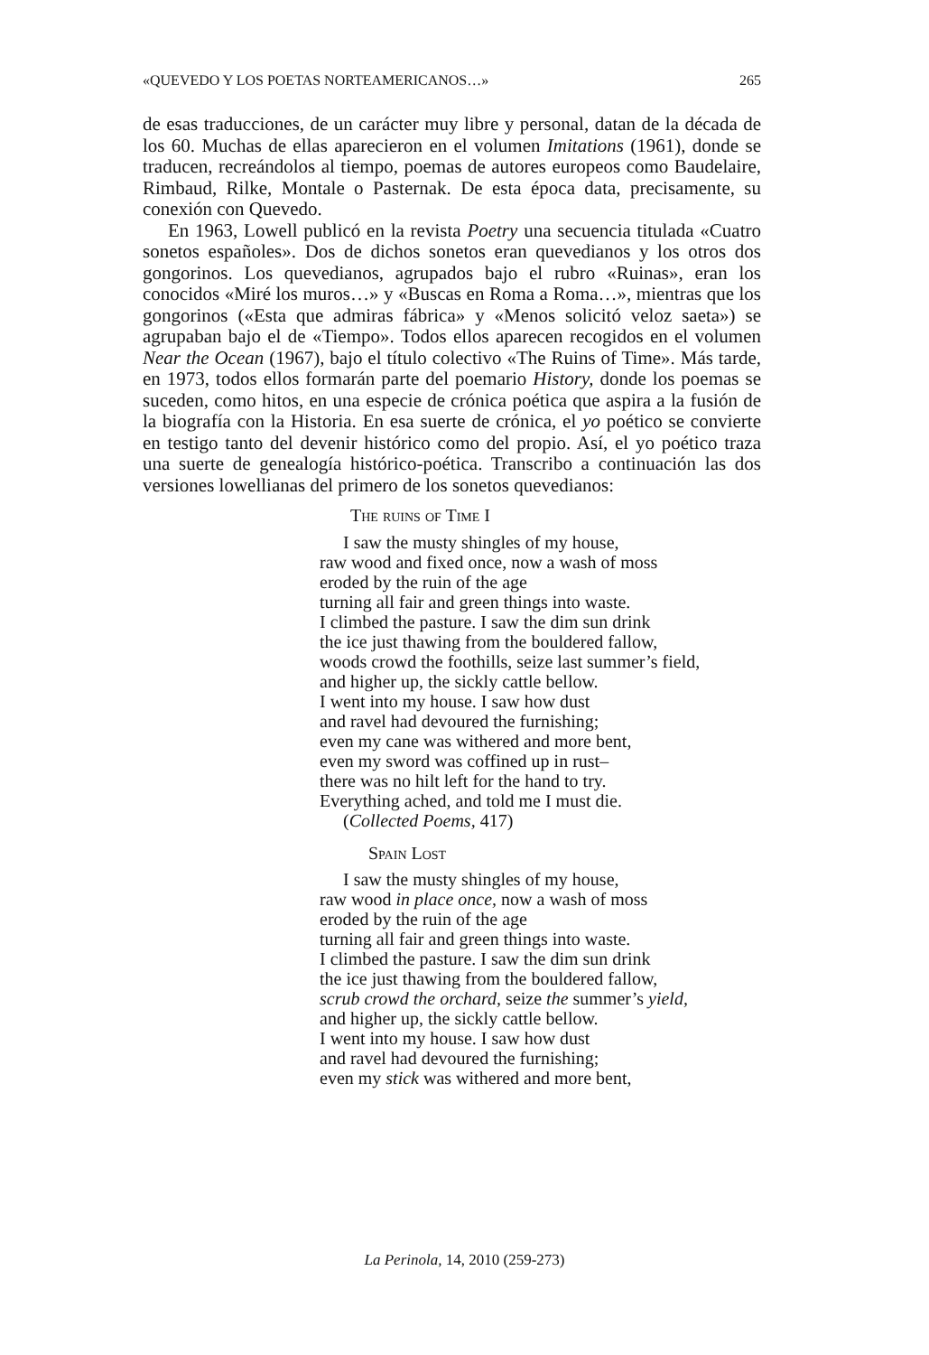«QUEVEDO Y LOS POETAS NORTEAMERICANOS…» 265
de esas traducciones, de un carácter muy libre y personal, datan de la década de los 60. Muchas de ellas aparecieron en el volumen Imitations (1961), donde se traducen, recreándolos al tiempo, poemas de autores europeos como Baudelaire, Rimbaud, Rilke, Montale o Pasternak. De esta época data, precisamente, su conexión con Quevedo.
En 1963, Lowell publicó en la revista Poetry una secuencia titulada «Cuatro sonetos españoles». Dos de dichos sonetos eran quevedianos y los otros dos gongorinos. Los quevedianos, agrupados bajo el rubro «Ruinas», eran los conocidos «Miré los muros…» y «Buscas en Roma a Roma…», mientras que los gongorinos («Esta que admiras fábrica» y «Menos solicitó veloz saeta») se agrupaban bajo el de «Tiempo». Todos ellos aparecen recogidos en el volumen Near the Ocean (1967), bajo el título colectivo «The Ruins of Time». Más tarde, en 1973, todos ellos formarán parte del poemario History, donde los poemas se suceden, como hitos, en una especie de crónica poética que aspira a la fusión de la biografía con la Historia. En esa suerte de crónica, el yo poético se convierte en testigo tanto del devenir histórico como del propio. Así, el yo poético traza una suerte de genealogía histórico-poética. Transcribo a continuación las dos versiones lowellianas del primero de los sonetos quevedianos:
The ruins of Time I
I saw the musty shingles of my house,
raw wood and fixed once, now a wash of moss
eroded by the ruin of the age
turning all fair and green things into waste.
I climbed the pasture. I saw the dim sun drink
the ice just thawing from the bouldered fallow,
woods crowd the foothills, seize last summer’s field,
and higher up, the sickly cattle bellow.
I went into my house. I saw how dust
and ravel had devoured the furnishing;
even my cane was withered and more bent,
even my sword was coffined up in rust–
there was no hilt left for the hand to try.
Everything ached, and told me I must die.
(Collected Poems, 417)
Spain Lost
I saw the musty shingles of my house,
raw wood in place once, now a wash of moss
eroded by the ruin of the age
turning all fair and green things into waste.
I climbed the pasture. I saw the dim sun drink
the ice just thawing from the bouldered fallow,
scrub crowd the orchard, seize the summer’s yield,
and higher up, the sickly cattle bellow.
I went into my house. I saw how dust
and ravel had devoured the furnishing;
even my stick was withered and more bent,
La Perinola, 14, 2010 (259-273)